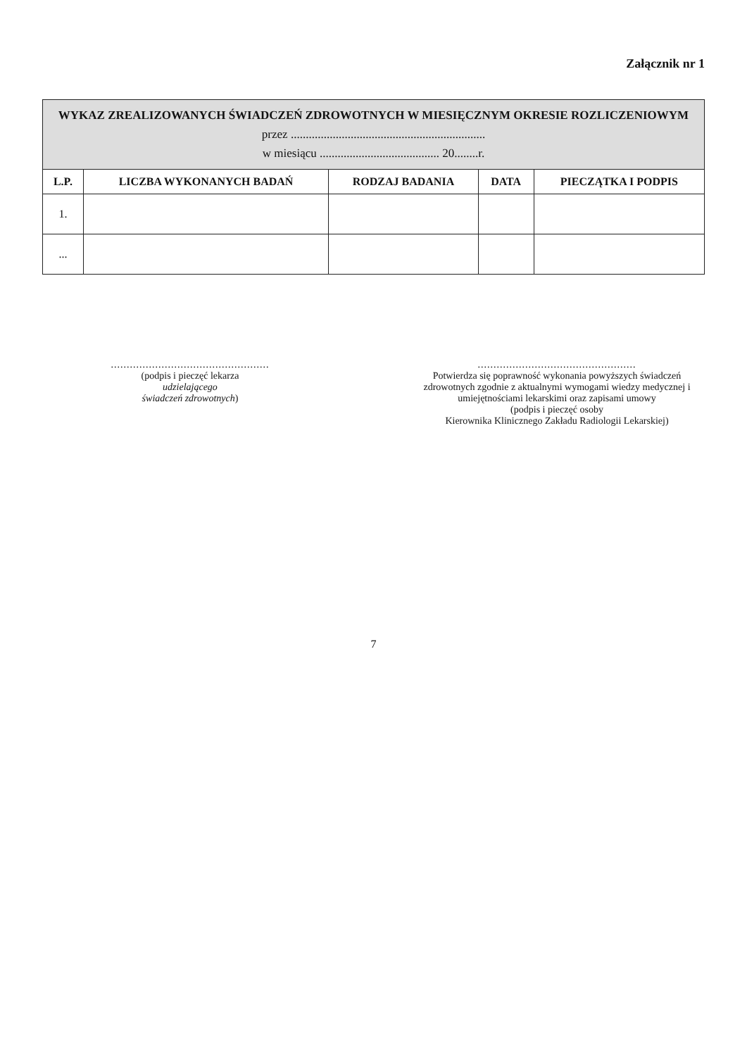Załącznik nr 1
| WYKAZ ZREALIZOWANYCH ŚWIADCZEŃ ZDROWOTNYCH W MIESIĘCZNYM OKRESIE ROZLICZENIOWYM przez ................................................................. w miesiącu ........................................ 20........r. | | | | |
| L.P. | LICZBA WYKONANYCH BADAŃ | RODZAJ BADANIA | DATA | PIECZĄTKA I PODPIS |
| 1. | | | | |
| ... | | | | |
..................................................
(podpis i pieczęć lekarza
udzielającego
świadczeń zdrowotnych)
..................................................
Potwierdza się poprawność wykonania powyższych świadczeń zdrowotnych zgodnie z aktualnymi wymogami wiedzy medycznej i umiejętnościami lekarskimi oraz zapisami umowy
(podpis i pieczęć osoby
Kierownika Klinicznego Zakładu Radiologii Lekarskiej)
7